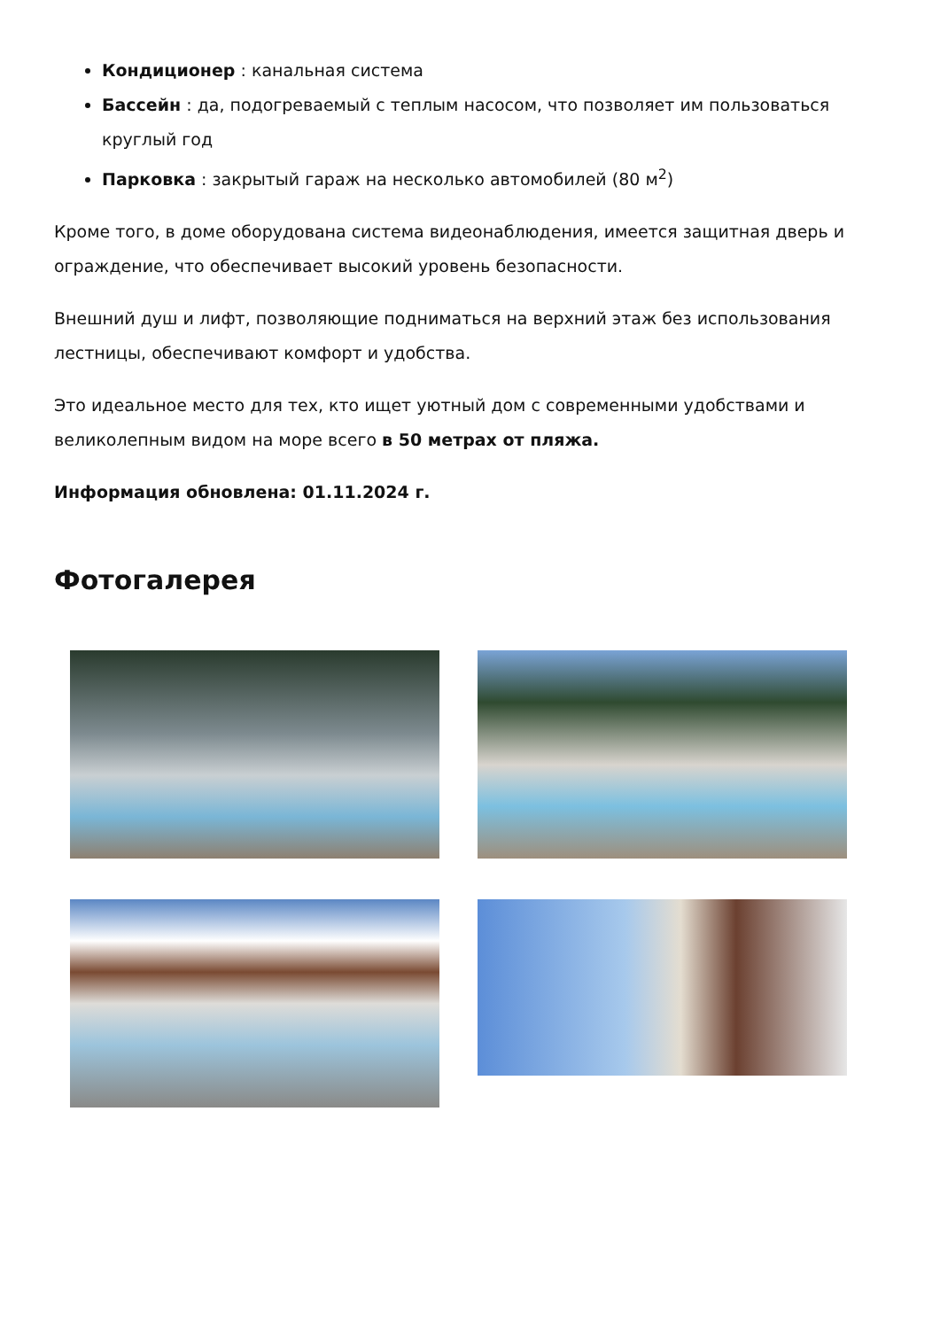Кондиционер : канальная система
Бассейн : да, подогреваемый с теплым насосом, что позволяет им пользоваться круглый год
Парковка : закрытый гараж на несколько автомобилей (80 м<sup>2</sup>)
Кроме того, в доме оборудована система видеонаблюдения, имеется защитная дверь и ограждение, что обеспечивает высокий уровень безопасности.
Внешний душ и лифт, позволяющие подниматься на верхний этаж без использования лестницы, обеспечивают комфорт и удобства.
Это идеальное место для тех, кто ищет уютный дом с современными удобствами и великолепным видом на море всего в 50 метрах от пляжа.
Информация обновлена: 01.11.2024 г.
Фотогалерея